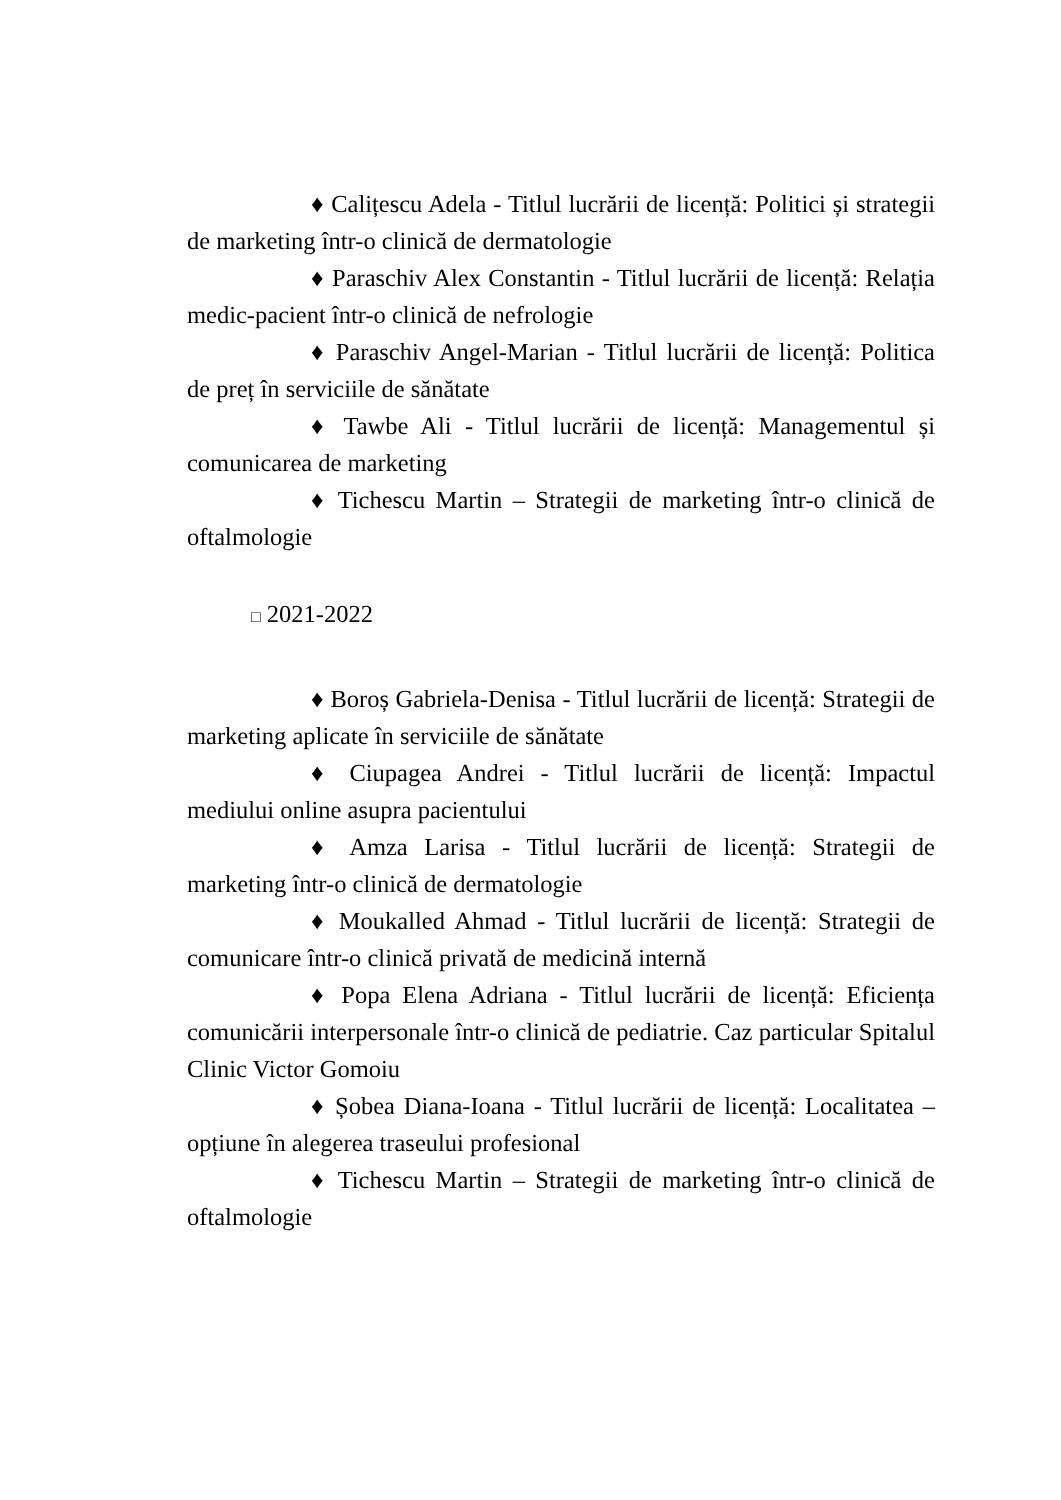♦ Calițescu Adela - Titlul lucrării de licență: Politici și strategii de marketing într-o clinică de dermatologie
♦ Paraschiv Alex Constantin - Titlul lucrării de licență: Relația medic-pacient într-o clinică de nefrologie
♦ Paraschiv Angel-Marian - Titlul lucrării de licență: Politica de preț în serviciile de sănătate
♦ Tawbe Ali - Titlul lucrării de licență: Managementul și comunicarea de marketing
♦ Tichescu Martin – Strategii de marketing într-o clinică de oftalmologie
□ 2021-2022
♦ Boroș Gabriela-Denisa - Titlul lucrării de licență: Strategii de marketing aplicate în serviciile de sănătate
♦ Ciupagea Andrei - Titlul lucrării de licență: Impactul mediului online asupra pacientului
♦ Amza Larisa - Titlul lucrării de licență: Strategii de marketing într-o clinică de dermatologie
♦ Moukalled Ahmad - Titlul lucrării de licență: Strategii de comunicare într-o clinică privată de medicină internă
♦ Popa Elena Adriana - Titlul lucrării de licență: Eficiența comunicării interpersonale într-o clinică de pediatrie. Caz particular Spitalul Clinic Victor Gomoiu
♦ Șobea Diana-Ioana - Titlul lucrării de licență: Localitatea – opțiune în alegerea traseului profesional
♦ Tichescu Martin – Strategii de marketing într-o clinică de oftalmologie